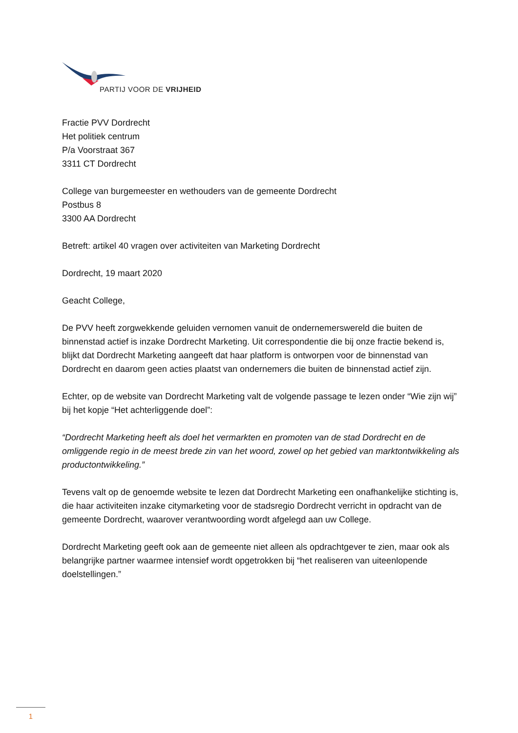PARTIJ VOOR DE VRIJHEID
Fractie PVV Dordrecht
Het politiek centrum
P/a Voorstraat 367
3311 CT Dordrecht
College van burgemeester en wethouders van de gemeente Dordrecht
Postbus 8
3300 AA Dordrecht
Betreft: artikel 40 vragen over activiteiten van Marketing Dordrecht
Dordrecht, 19 maart 2020
Geacht College,
De PVV heeft zorgwekkende geluiden vernomen vanuit de ondernemerswereld die buiten de binnenstad actief is inzake Dordrecht Marketing. Uit correspondentie die bij onze fractie bekend is, blijkt dat Dordrecht Marketing aangeeft dat haar platform is ontworpen voor de binnenstad van Dordrecht en daarom geen acties plaatst van ondernemers die buiten de binnenstad actief zijn.
Echter, op de website van Dordrecht Marketing valt de volgende passage te lezen onder “Wie zijn wij” bij het kopje “Het achterliggende doel”:
“Dordrecht Marketing heeft als doel het vermarkten en promoten van de stad Dordrecht en de omliggende regio in de meest brede zin van het woord, zowel op het gebied van marktontwikkeling als productontwikkeling.”
Tevens valt op de genoemde website te lezen dat Dordrecht Marketing een onafhankelijke stichting is, die haar activiteiten inzake citymarketing voor de stadsregio Dordrecht verricht in opdracht van de gemeente Dordrecht, waarover verantwoording wordt afgelegd aan uw College.
Dordrecht Marketing geeft ook aan de gemeente niet alleen als opdrachtgever te zien, maar ook als belangrijke partner waarmee intensief wordt opgetrokken bij “het realiseren van uiteenlopende doelstellingen.”
1